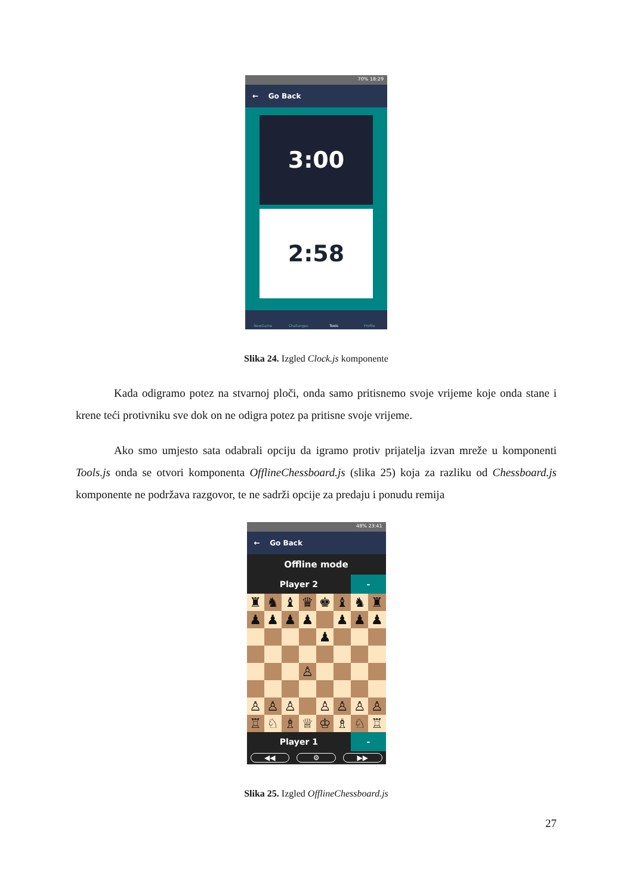70% 18:29
← Go Back
3:00
2:58
NewGame Challanges Tools Profile
Slika 24. Izgled Clock.js komponente
Kada odigramo potez na stvarnoj ploči, onda samo pritisnemo svoje vrijeme koje onda stane i krene teći protivniku sve dok on ne odigra potez pa pritisne svoje vrijeme.
Ako smo umjesto sata odabrali opciju da igramo protiv prijatelja izvan mreže u komponenti Tools.js onda se otvori komponenta OfflineChessboard.js (slika 25) koja za razliku od Chessboard.js komponente ne podržava razgovor, te ne sadrži opcije za predaju i ponudu remija
48% 23:41
← Go Back
Offline mode
Player 2 -
♜
♞
♝
♛
♚
♝
♞
♜
♟
♟
♟
♟
♟
♟
♟
♟
♙
♙
♙
♙
♙
♙
♙
♙
♖
♘
♗
♕
♔
♗
♘
♖
Player 1 -
◀◀ ⚙ ▶▶
Slika 25. Izgled OfflineChessboard.js
27